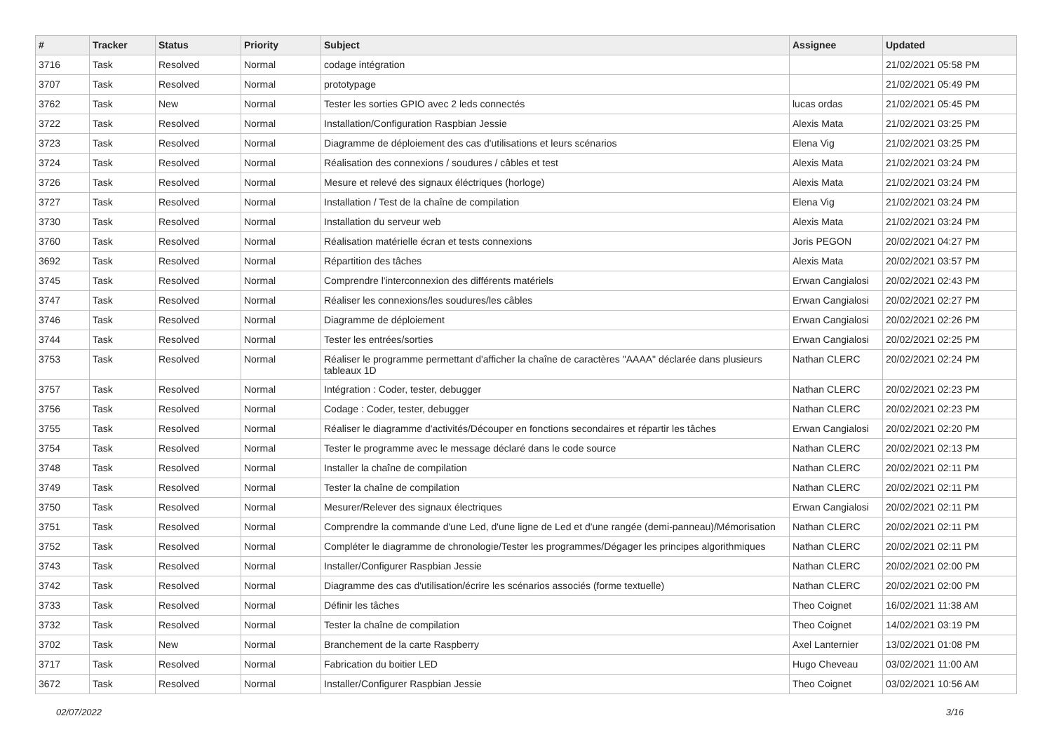| # | Tracker | Status | Priority | Subject | Assignee | Updated |
| --- | --- | --- | --- | --- | --- | --- |
| 3716 | Task | Resolved | Normal | codage intégration | | 21/02/2021 05:58 PM |
| 3707 | Task | Resolved | Normal | prototypage | | 21/02/2021 05:49 PM |
| 3762 | Task | New | Normal | Tester les sorties GPIO avec 2 leds connectés | lucas ordas | 21/02/2021 05:45 PM |
| 3722 | Task | Resolved | Normal | Installation/Configuration Raspbian Jessie | Alexis Mata | 21/02/2021 03:25 PM |
| 3723 | Task | Resolved | Normal | Diagramme de déploiement des cas d'utilisations et leurs scénarios | Elena Vig | 21/02/2021 03:25 PM |
| 3724 | Task | Resolved | Normal | Réalisation des connexions / soudures / câbles et test | Alexis Mata | 21/02/2021 03:24 PM |
| 3726 | Task | Resolved | Normal | Mesure et relevé des signaux éléctriques (horloge) | Alexis Mata | 21/02/2021 03:24 PM |
| 3727 | Task | Resolved | Normal | Installation / Test de la chaîne de compilation | Elena Vig | 21/02/2021 03:24 PM |
| 3730 | Task | Resolved | Normal | Installation du serveur web | Alexis Mata | 21/02/2021 03:24 PM |
| 3760 | Task | Resolved | Normal | Réalisation matérielle écran et tests connexions | Joris PEGON | 20/02/2021 04:27 PM |
| 3692 | Task | Resolved | Normal | Répartition des tâches | Alexis Mata | 20/02/2021 03:57 PM |
| 3745 | Task | Resolved | Normal | Comprendre l'interconnexion des différents matériels | Erwan Cangialosi | 20/02/2021 02:43 PM |
| 3747 | Task | Resolved | Normal | Réaliser les connexions/les soudures/les câbles | Erwan Cangialosi | 20/02/2021 02:27 PM |
| 3746 | Task | Resolved | Normal | Diagramme de déploiement | Erwan Cangialosi | 20/02/2021 02:26 PM |
| 3744 | Task | Resolved | Normal | Tester les entrées/sorties | Erwan Cangialosi | 20/02/2021 02:25 PM |
| 3753 | Task | Resolved | Normal | Réaliser le programme permettant d'afficher la chaîne de caractères "AAAA" déclarée dans plusieurs tableaux 1D | Nathan CLERC | 20/02/2021 02:24 PM |
| 3757 | Task | Resolved | Normal | Intégration : Coder, tester, debugger | Nathan CLERC | 20/02/2021 02:23 PM |
| 3756 | Task | Resolved | Normal | Codage : Coder, tester, debugger | Nathan CLERC | 20/02/2021 02:23 PM |
| 3755 | Task | Resolved | Normal | Réaliser le diagramme d'activités/Découper en fonctions secondaires et répartir les tâches | Erwan Cangialosi | 20/02/2021 02:20 PM |
| 3754 | Task | Resolved | Normal | Tester le programme avec le message déclaré dans le code source | Nathan CLERC | 20/02/2021 02:13 PM |
| 3748 | Task | Resolved | Normal | Installer la chaîne de compilation | Nathan CLERC | 20/02/2021 02:11 PM |
| 3749 | Task | Resolved | Normal | Tester la chaîne de compilation | Nathan CLERC | 20/02/2021 02:11 PM |
| 3750 | Task | Resolved | Normal | Mesurer/Relever des signaux électriques | Erwan Cangialosi | 20/02/2021 02:11 PM |
| 3751 | Task | Resolved | Normal | Comprendre la commande d'une Led, d'une ligne de Led et d'une rangée (demi-panneau)/Mémorisation | Nathan CLERC | 20/02/2021 02:11 PM |
| 3752 | Task | Resolved | Normal | Compléter le diagramme de chronologie/Tester les programmes/Dégager les principes algorithmiques | Nathan CLERC | 20/02/2021 02:11 PM |
| 3743 | Task | Resolved | Normal | Installer/Configurer Raspbian Jessie | Nathan CLERC | 20/02/2021 02:00 PM |
| 3742 | Task | Resolved | Normal | Diagramme des cas d'utilisation/écrire les scénarios associés (forme textuelle) | Nathan CLERC | 20/02/2021 02:00 PM |
| 3733 | Task | Resolved | Normal | Définir les tâches | Theo Coignet | 16/02/2021 11:38 AM |
| 3732 | Task | Resolved | Normal | Tester la chaîne de compilation | Theo Coignet | 14/02/2021 03:19 PM |
| 3702 | Task | New | Normal | Branchement de la carte Raspberry | Axel Lanternier | 13/02/2021 01:08 PM |
| 3717 | Task | Resolved | Normal | Fabrication du boitier LED | Hugo Cheveau | 03/02/2021 11:00 AM |
| 3672 | Task | Resolved | Normal | Installer/Configurer Raspbian Jessie | Theo Coignet | 03/02/2021 10:56 AM |
02/07/2022 3/16